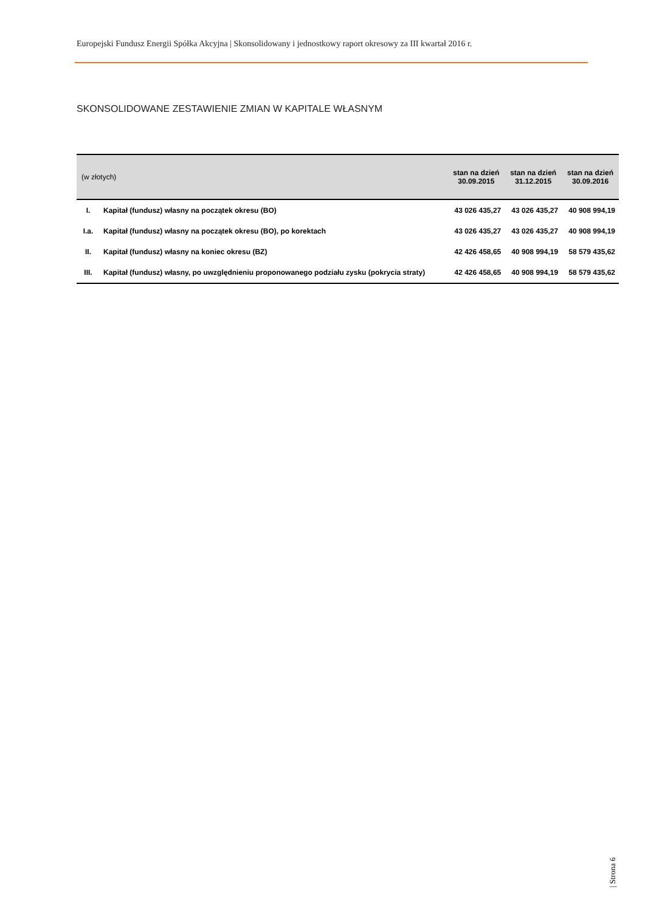Europejski Fundusz Energii Spółka Akcyjna | Skonsolidowany i jednostkowy raport okresowy za III kwartał 2016 r.
SKONSOLIDOWANE ZESTAWIENIE ZMIAN W KAPITALE WŁASNYM
| (w złotych) | | stan na dzień 30.09.2015 | stan na dzień 31.12.2015 | stan na dzień 30.09.2016 |
| --- | --- | --- | --- | --- |
| I. | Kapitał (fundusz) własny na początek okresu (BO) | 43 026 435,27 | 43 026 435,27 | 40 908 994,19 |
| I.a. | Kapitał (fundusz) własny na początek okresu (BO), po korektach | 43 026 435,27 | 43 026 435,27 | 40 908 994,19 |
| II. | Kapitał (fundusz) własny na koniec okresu (BZ) | 42 426 458,65 | 40 908 994,19 | 58 579 435,62 |
| III. | Kapitał (fundusz) własny, po uwzględnieniu proponowanego podziału zysku (pokrycia straty) | 42 426 458,65 | 40 908 994,19 | 58 579 435,62 |
| Strona 6